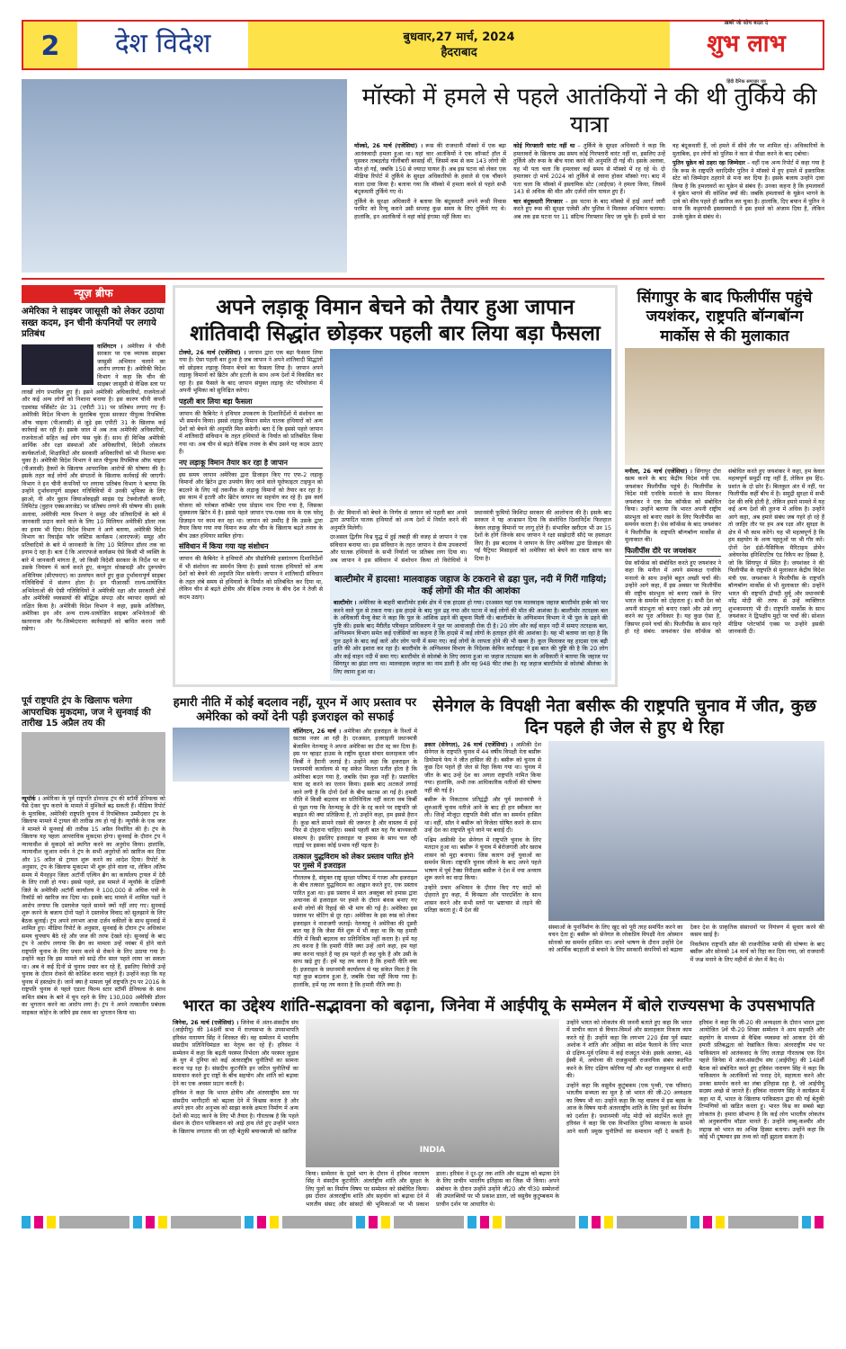2
देश विदेश
बुधवार,27 मार्च, 2024
हैदराबाद
ख़बरें जो सोच बदल दे
शुभ लाभ
हिंदी दैनिक समाचार पत्र
मॉस्को में हमले से पहले आतंकियों ने की थी तुर्किये की यात्रा
मॉस्को, 26 मार्च (एजेंसियां) । रूस की राजधानी मॉस्को में एक बड़ा आतंकवादी हमला हुआ था। यहां चार आतंकियों ने एक कॉन्सर्ट हॉल में घुसकर ताबड़तोड़ गोलीबारी बरसाई थीं, जिसमें कम से कम 143 लोगों की मौत हो गई, जबकि 150 से ज्यादा घायल हैं। अब इस घटना को लेकर एक मीडिया रिपोर्ट में तुर्किये के सुरक्षा अधिकारियों के हवाले से एक चौंकाने वाला दावा किया है। बताया गया कि मॉस्को में हमला करने से पहले सभी बंदूकधारी तुर्किये गए थे।
तुर्किये के सुरक्षा अधिकारी ने बताया कि बंदूकधारी अपने रूसी निवास परमिट को रिन्यू कराने उसी सप्ताह कुछ समय के लिए तुर्किये गए थे। हालांकि, इन आतंकियों ने वहां कोई हंगामा नहीं किया था।
कोई गिरफ्तारी वारंट नहीं था – तुर्किये के सुरक्षा अधिकारी ने कहा कि हमलावरों के खिलाफ उस समय कोई गिरफ्तारी वारंट नहीं था, इसलिए उन्हें तुर्किये और रूस के बीच यात्रा करने की अनुमति दी गई थी। इसके अलावा, यह भी पता चला कि हमलावर कई समय से मॉस्को में रह रहे थे। दो हमलावर दो मार्च 2024 को तुर्किये से रवाना होकर मॉस्को गए। बाद में पता चला कि मॉस्को में इस्लामिक स्टेट (आईएस) ने हमला किया, जिसमें 143 से अधिक की मौत और दर्जनों लोग घायल हुए हैं।
चार बंदूकधारी गिरफ्तार – इस घटना के बाद मॉस्को में हाई अलर्ट जारी करते हुए रूस की सुरक्षा एजेंसी और पुलिस ने मिलकर अभियान चलाया। अब तक इस घटना पर 11 संदिग्ध गिरफ्तार किए जा चुके हैं। इनमें से चार वह बंदूकधारी हैं, जो हमले में सीधे तौर पर शामिल रहे। अधिकारियों के मुताबिक, इन लोगों को पुलिस ने कार से पीछा करने के बाद दबोचा।
पुतिन यूक्रेन को ठहरा रहा जिम्मेदार – वहीं एक अन्य रिपोर्ट में कहा गया है कि रूस के राष्ट्रपति व्लादिमीर पुतिन ने मॉस्को में हुए हमले में इस्लामिक स्टेट को जिम्मेदार ठहराने से मना कर दिया है। इसके बजाय उन्होंने दावा किया है कि हमलावरों का यूक्रेन से संबंध हैं। उनका कहना है कि हमलावरों ने यूक्रेन भागने की कोशिश क्यों की। जबकि हमलावरों के यूक्रेन भागने के दावे को कीव पहले ही खारिज कर चुका है। हालांकि, दिए बयान में पुतिन ने माना कि कट्टरपंथी इस्लामवादी ने इस हमले को अंजाम दिया है, लेकिन उनके यूक्रेन से संबंध थे।
न्यूज़ ब्रीफ
अमेरिका ने साइबर जासूसी को लेकर उठाया सख्त कदम, इन चीनी कंपनियों पर लगाये प्रतिबंध
वाशिंगटन । अमेरिका ने चीनी सरकार पर एक व्यापक साइबर जासूसी अभियान चलाने का आरोप लगाया है। अमेरिकी विदेश विभाग ने कहा कि चीन की साइबर जासूसी से वैश्विक स्तर पर लाखों लोग प्रभावित हुए हैं। इसने अमेरिकी अधिकारियों, राजनेताओं और कई अन्य लोगों को निशाना बनाया है। इस कारण चीनी कंपनी एडवांस्ड पर्सिस्टेंट थ्रेट 31 (एपीटी 31) पर प्रतिबंध लगाए गए हैं। अमेरिकी विदेश विभाग के मुताबिक यूएस सरकार पीपुल्स रिपब्लिक ऑफ चाइना (पीआरसी) से जुड़े इस एपीटी 31 के खिलाफ कई कार्रवाई कर रही है। इसके जाल में अब तक अमेरिकी अधिकारियों, राजनेताओं सहित कई लोग फंस चुके हैं। साथ ही विभिन्न अमेरिकी आर्थिक और रक्षा संस्थाओं और अधिकारियों, विदेशी लोकतंत्र कार्यकर्ताओं, शिक्षाविदों और सरकारी अधिकारियों को भी निशाना बना चुका है। अमेरिकी विदेश विभाग ने सात पीपुल्स रिपब्लिक ऑफ चाइना (पीआरसी) हैकरों के खिलाफ आपराधिक आरोपों की घोषणा की है। इसके तहत कई लोगों और संगठनों के खिलाफ कार्रवाई की जाएगी। विभाग ने इन चीनी कंपनियों पर लगाया प्रतिबंध विभाग ने बताया कि उन्होंने दुर्भावनापूर्ण साइबर गतिविधियों में उनकी भूमिका के लिए झाओ, नी और वुहान जियाओरुइझी साइंस एंड टेक्नोलॉजी कंपनी, लिमिटेड (वुहान एक्सआरजेड) पर प्रतिबंध लगाने की घोषणा की। इसके अलावा, अमेरिकी न्याय विभाग ने समूह और प्रतिवादियों के बारे में जानकारी प्रदान करने वाले के लिए 10 मिलियन अमेरिकी डॉलर तक का इनाम भी दिया। विदेश विभाग ने आगे बताया, अमेरिकी विदेश विभाग का रिवार्ड्स फॉर जस्टिस कार्यक्रम (आरएफजे) समूह और प्रतिवादियों के बारे में जानकारी के लिए 10 मिलियन डॉलर तक का इनाम दे रहा है। बता दें कि आरएफजे कार्यक्रम ऐसे किसी भी व्यक्ति के बारे में जानकारी मांगता है, जो किसी विदेशी सरकार के निर्देश पर या उसके नियंत्रण में कार्य करते हुए, कंप्यूटर धोखाधड़ी और दुरुपयोग अधिनियम (सीएफएए) का उल्लंघन करते हुए कुछ दुर्भावनापूर्ण साइबर गतिविधियों में संलग्न होता है। इन पीआरसी राज्य-प्रायोजित अभिनेताओं की ऐसी गतिविधियों ने अमेरिकी रक्षा और सरकारी क्षेत्रों और अमेरिकी व्यवसायों की बौद्धिक संपदा और व्यापार रहस्यों को लक्षित किया है। अमेरिकी विदेश विभाग ने कहा, इसके अतिरिक्त, अमेरिका इन और अन्य राज्य-प्रायोजित साइबर अभिनेताओं की खतरनाक और गैर-जिम्मेदाराना कार्रवाइयों को बाधित करना जारी रखेगा।
अपने लड़ाकू विमान बेचने को तैयार हुआ जापान शांतिवादी सिद्धांत छोड़कर पहली बार लिया बड़ा फैसला
टोक्यो, 26 मार्च (एजेंसियां) । जापान द्वारा एक बड़ा फैसला लिया गया है। ऐसा पहली बार हुआ है जब जापान ने अपने शांतिवादी सिद्धांतों को छोड़कर लड़ाकू विमान बेचने का फैसला लिया है। जापान अपने लड़ाकू विमानों को ब्रिटेन और इटली के साथ अन्य देशों में विकसित कर रहा है। इस फैसले के बाद जापान संयुक्त लड़ाकू जेट परियोजना में अपनी भूमिका को सुनिश्चित करेगा।
पहली बार लिया बड़ा फैसला
जापान की कैबिनेट ने हथियार उपकरण के दिशानिर्देशों में संशोधन का भी समर्थन किया। इससे लड़ाकू विमान समेत घातक हथियारों को अन्य देशों को बेचने की अनुमति मिल सकेगी। बता दें कि इससे पहले जापान में शांतिवादी संविधान के तहत हथियारों के निर्यात को प्रतिबंधित किया गया था। अब चीन से बढ़ते वैश्विक तनाव के बीच उसने यह कदम उठाए हैं।
नए लड़ाकू विमान तैयार कर रहा है जापान
इस समय जापान अमेरिका द्वारा डिजाइन किए गए एफ-2 लड़ाकू विमानों और ब्रिटेन द्वारा उपयोग किए जाने वाले यूरोफाइटर टाइफून को बदलने के लिए नई तकनीक के लड़ाकू विमानों को तैयार कर रहा है। इस काम में इटली और ब्रिटेन जापान का सहयोग कर रहे हैं। इस कार्य योजना को ग्लोबल कॉम्बैट एयर प्रोग्राम नाम दिया गया है, जिसका मुख्यालय ब्रिटेन में है। इससे पहले जापान एफ-एक्स नाम के एक घरेलू डिज़ाइन पर काम कर रहा था। जापान को उम्मीद है कि उसके द्वारा तैयार किया गया नया विमान रूस और चीन के खिलाफ बढ़ते तनाव के बीच उन्नत हथियार साबित होगा।
संविधान में किया गया यह संशोधन
जापान की कैबिनेट ने हथियारों और प्रौद्योगिकी हस्तांतरण दिशानिर्देशों में भी संशोधन का समर्थन किया है। इससे घातक हथियारों को अन्य देशों को बेचने की अनुमति मिल सकेगी। जापान ने शांतिवादी संविधान के तहत लंबे समय से हथियारों के निर्यात को प्रतिबंधित कर दिया था, लेकिन चीन से बढ़ते क्षेत्रीय और वैश्विक तनाव के बीच देश ने तेजी से कदम उठाए।
हैं। जेट विमानों को बेचने के निर्णय से जापान को पहली बार अपने द्वारा उत्पादित घातक हथियारों को अन्य देशों में निर्यात करने की अनुमति मिलेगी।
दरअसल द्वितीय विश्व युद्ध में हुई तबाही की वजह से जापान ने एक संविधान बनाया था। इस संविधान के तहत जापान ने सैन्य उपकरणों और घातक हथियारों के सभी निर्यातों पर प्रतिबंध लगा दिया था। अब जापान ने इस संविधान में संशोधन किया तो विरोधियों ने प्रधानमंत्री फुमियो किशिदा सरकार की आलोचना की है। इसके बाद सरकार ने यह आश्वासन दिया कि संशोधित दिशानिर्देश फिलहाल केवल लड़ाकू विमानों पर लागू होते हैं। संभावित खरीदार भी उन 15 देशों के होंगे जिनके साथ जापान ने रक्षा साझेदारी सौदे पर हस्ताक्षर किए हैं। इस बदलाव ने जापान के लिए अमेरिका द्वारा डिजाइन की गई पैट्रियट मिसाइलों को अमेरिका को बेचने का रास्ता साफ कर दिया है।
बाल्टीमोर में हादसा! मालवाहक जहाज के टकराने से ढहा पुल, नदी में गिरीं गाड़ियां; कई लोगों की मौत की आशंका
बाल्टीमोर । अमेरिका के बाहरी बाल्टीमोर हार्बर क्षेत्र में एक हादसा हो गया। दरअसल यहां एक मालवाहक जहाज बाल्टीमोर हार्बर को पार करने वाले पुल से टकरा गया। इस हादसे के बाद पुल ढह गया और घटना में कई लोगों की मौत की आशंका है। बाल्टीमोर तटरक्षक बल के अधिकारी मैथ्यू वेस्ट ने कहा कि पुल के आंशिक ढहने की सूचना मिली थी। बाल्टीमोर के अग्निशमन विभाग ने भी पुल के ढहने की पुष्टि की। इसके बाद मैरीलैंड परिवहन प्राधिकरण ने पुल पर आवाजाही रोक दी है। 20 लोग और कई वाहन नदी में समाए तटरक्षक बल, अग्निशमन विभाग समेत कई एजेंसियों का कहना है कि हादसे में कई लोगों के हताहत होने की आशंका है। यह भी बताया जा रहा है कि पुल ढहने के बाद कई कारें और लोग पानी में समा गए। कई लोगों के लापता होने की भी खबर है। कुल मिलाकर यह हादसा एक बड़ी क्षति की ओर इशारा कर रहा है। बाल्टीमोर के अग्निशमन विभाग के निदेशक केविन कार्टराइट ने इस बात की पुष्टि की है कि 20 लोग और कई वाहन नदी में समा गए। बाल्टीमोर से कोलंबो के लिए रवाना हुआ था जहाज तटरक्षक बल के अधिकारी ने बताया कि जहाज पर सिंगापुर का झंडा लगा था। मालवाहक जहाज का नाम डाली है और वह 948 फीट लंबा है। यह जहाज बाल्टीमोर से कोलंबो श्रीलंका के लिए रवाना हुआ था।
सिंगापुर के बाद फिलीपींस पहुंचे जयशंकर, राष्ट्रपति बॉन्गबॉन्ग मार्कोस से की मुलाकात
मनीला, 26 मार्च (एजेंसियां) । सिंगापुर दौरा खत्म करने के बाद केंद्रीय विदेश मंत्री एस. जयशंकर फिलीपींस पहुंचे हैं। फिलीपींस के विदेश मंत्री एनरिके मनालो के साथ मिलकर जयशंकर ने एक प्रेस कॉन्फ्रेंस को संबोधित किया। उन्होंने बताया कि भारत अपनी राष्ट्रीय संप्रभुता को बनाए रखने के लिए फिलीपींस का समर्थन करता है। प्रेस कॉन्फ्रेंस के बाद जयशंकर ने फिलीपींस के राष्ट्रपति बॉन्गबॉन्ग मार्कोस से मुलाकात की।
फिलीपींस दौरे पर जयशंकर
प्रेस कॉन्फ्रेंस को संबोधित करते हुए जयशंकर ने कहा कि मनील में अपने समकक्ष एनरिके मनालो के साथ उन्होंने बहुत अच्छी चर्चा की। उन्होंने आगे कहा, मैं इस अवसर पर फिलीपींस की राष्ट्रीय संप्रभुता को बनाए रखने के लिए भारत के समर्थन को दोहराता हूं। सभी देश को अपनी संप्रभुता को बनाए रखने और उसे लागू करने का पूरा अधिकार है। यह कुछ ऐसा है, जिसपर हमने चर्चा की। फिलीपींस के साथ गहरे हो रहे संबंध: जयशंकर प्रेस कॉन्फ्रेंस को संबोधित करते हुए जयशंकर ने कहा, हम केवल महत्वपूर्ण समुद्री राष्ट्र नहीं हैं, लेकिन हम हिंद-प्रशांत के दो छोर हैं। बिलकुल अंत में नहीं, पर फिलीपींस कहीं बीच में है। समुद्री सुरक्षा में सभी देश की रुचि होती है, लेकिन हमारे मामले में यह कई अन्य देशों की तुलना में अधिक है। उन्होंने आगे कहा, अब हमारे संबंध जब गहरे हो रहे हैं तो जाहिर तौर पर हम अब रक्षा और सुरक्षा के क्षेत्र में भी काम करेंगे। यह भी महत्वपूर्ण है कि हम सहयोग के अन्य पहलुओं पर भी गौर करें। दोनों देश इंडो-पैसिफिक मैरिटाइम डोमेन अवेयरनेस इनिशिएटिव एंड रिकैप का हिस्सा है, जो कि सिंगापुर में स्थित है। जयशंकर ने की फिलीपींस के राष्ट्रपति से मुलाकात केंद्रीय विदेश मंत्री एस. जयशंकर ने फिलीपींस के राष्ट्रपति बॉन्गबॉन्ग मार्कोस से भी मुलाकात की। उन्होंने भारत की राष्ट्रपति द्रौपदी मुर्मू और प्रधानमंत्री नरेंद्र मोदी की तरफ से उन्हें व्यक्तिगत शुभकामनाएं भी दी। राष्ट्रपति मार्कोस के साथ जयशंकर ने द्विपक्षीय मुद्दों पर चर्चा की। सोशल मीडिया प्लेटफॉर्म एक्स पर उन्होंने इसकी जानकारी दी।
पूर्व राष्ट्रपति ट्रंप के खिलाफ चलेगा आपराधिक मुकदमा, जज ने सुनवाई की तारीख 15 अप्रैल तय की
न्यूयॉर्क । अमेरिका के पूर्व राष्ट्रपति डोनाल्ड ट्रंप की स्टॉर्मी डेनियल्स को पैसे देकर चुप कराने के मामले में मुश्किलें बढ़ सकती हैं। मीडिया रिपोर्ट के मुताबिक, अमेरिकी राष्ट्रपति चुनाव में रिपब्लिकन उम्मीदवार ट्रंप के खिलाफ मामले में ट्रायल की तारीख तय हो गई है। न्यूयॉर्क के एक जज ने मामले में सुनवाई की तारीख 15 अप्रैल निर्धारित की है। ट्रंप के खिलाफ यह पहला आपराधिक मुकदमा होगा। सुनवाई के दौरान ट्रंप ने न्यायाधीश से मुकदमे को स्थगित करने का अनुरोध किया। हालांकि, न्यायाधीश जुआन मर्चन ने ट्रंप के सभी अनुरोधों को खारिज कर दिया और 15 अप्रैल से ट्रायल शुरू करने का आदेश दिया। रिपोर्ट के अनुसार, ट्रंप के खिलाफ मुकदमा भी शुरू होने वाला था, लेकिन अंतिम समय में मैनहट्टन जिला अटॉर्नी एल्विन ब्रैग का कार्यालय ट्रायल में देरी के लिए राजी हो गया। इससे पहले, इस मामले में न्यूयॉर्क के दक्षिणी जिले के अमेरिकी अटॉर्नी कार्यालय ने 100,000 से अधिक पत्रों के रिकॉर्ड को खारिज कर दिया था। इसके बाद मामले में शामिल पक्षों ने आरोप लगाया कि दस्तावेज पहले सामने क्यों नहीं लाए गए। सुनवाई शुरू करने के बजाय दोनों पक्षों ने दस्तावेज विवाद को सुलझाने के लिए बैठक बुलाई। ट्रंप अपने लगभग आधा दर्जन वकीलों के साथ सुनवाई में शामिल हुए। मीडिया रिपोर्ट के अनुसार, सुनवाई के दौरान ट्रंप अधिकांश समय चुपचाप बैठे रहे और जज की तरफ देखते रहे। सुनवाई के बाद ट्रंप ने आरोप लगाया कि ब्रैग का मामला उन्हें नवंबर में होने वाले राष्ट्रपति चुनाव के लिए प्रचार करने से रोकने के लिए उठाया गया है। उन्होंने कहा कि इस मामले को साढ़े तीन साल पहले लाया जा सकता था। अब वे कई दिनों से चुनाव प्रचार कर रहे हैं, इसलिए विरोधी उन्हें चुनाव के दौरान रोकने की कोशिश करना चाहते हैं। उन्होंने कहा कि यह चुनाव में हस्तक्षेप है। जानें क्या है मामला पूर्व राष्ट्रपति ट्रंप पर 2016 के राष्ट्रपति चुनाव से पहले एडल्ट फिल्म स्टार स्टॉर्मी डेनियल्स के साथ कथित संबंध के बारे में चुप रहने के लिए 130,000 अमेरिकी डॉलर का भुगतान करने का आरोप लगा है। ट्रंप ने अपने तत्कालीन प्रबंधक माइकल कोहेन के जरिये इस रकम का भुगतान किया था।
हमारी नीति में कोई बदलाव नहीं, यूएन में आए प्रस्ताव पर अमेरिका को क्यों देनी पड़ी इजराइल को सफाई
वॉशिंगटन, 26 मार्च । अमेरिका और इजराइल के रिश्तों में खटास नजर आ रही है। दरअसल, इजराइली प्रधानमंत्री बेंजामिन नेतन्याहू ने अपना अमेरिका का दौरा रद्द कर दिया है। इस पर व्हाइट हाउस के राष्ट्रीय सुरक्षा संचार सलाहकार जॉन किर्बी ने हैरानी जताई है। उन्होंने कहा कि इजराइल के प्रधानमंत्री कार्यालय से यह संकेत मिलता प्रतीत होता है कि अमेरिका बदल गया है, जबकि ऐसा कुछ नहीं है। प्रस्तावित यात्रा रद्द करने का एलान किया। इसके बाद अटकलें लगाई जाने लगी हैं कि दोनों देशों के बीच खटास आ गई है। हमारी नीति में किसी बदलाव का प्रतिनिधित्व नहीं करता जब किर्बी से पूछा गया कि नेतन्याहू के दौरे के रद्द करने पर राष्ट्रपति जो बाइडन की क्या प्रतिक्रिया है, तो उन्होंने कहा, हम इससे हैरान हैं। कुछ बातें सामने रखने की जरूरत है और वास्तव में इन्हें फिर से दोहराना चाहिए। सबसे पहली बात यह गैर बाध्यकारी संकल्प है। इसलिए इजराइल या हमास के साथ चल रही लड़ाई पर इसका कोई प्रभाव नहीं पड़ता है।
तत्काल युद्धविराम को लेकर प्रस्ताव पारित होने पर गुस्से में इजराइल
गौरतलब है, संयुक्त राष्ट्र सुरक्षा परिषद में गाजा और इजराइल के बीच तत्काल युद्धविराम का आह्वान करते हुए, एक प्रस्ताव पारित हुआ था। इस प्रस्ताव में सात अक्तूबर को हमास द्वारा अचानक से इजराइल पर हमले के दौरान बंधक बनाए गए सभी लोगों की रिहाई की भी मांग की गई है। अमेरिका इस प्रस्ताव पर वोटिंग से दूर रहा। अमेरिका के इस रुख को लेकर इजराइल ने नाराजगी जताई। नेतन्याहू ने अमेरिका की दूसरी बात यह है कि जैसा मैंने शुरू में भी कहा था कि यह हमारी नीति में किसी बदलाव का प्रतिनिधित्व नहीं करता है। हमें यह तय करना है कि हमारी नीति क्या उन्हें आगे कहा, हम यहां क्या करना चाहते हैं यह हम पहले ही कह चुके हैं और उसी के साथ खड़े हुए हैं। हमें यह तय करना है कि हमारी नीति क्या है। इजराइल के प्रधानमंत्री कार्यालय से यह संकेत मिला है कि यहां कुछ बदलाव हुआ है, जबकि ऐसा नहीं किया गया है। हालांकि, हमें यह तय करना है कि हमारी नीति क्या है।
सेनेगल के विपक्षी नेता बसीरू की राष्ट्रपति चुनाव में जीत, कुछ दिन पहले ही जेल से हुए थे रिहा
डकार (सेनेगल), 26 मार्च (एजेंसियां) । अफ्रीकी देश सेनेगल के राष्ट्रपति चुनाव में 44 वर्षीय विपक्षी नेता बसीरू डियोमाये फेय ने जीत हासिल की है। बसीरू को चुनाव से कुछ दिन पहले ही जेल से रिहा किया गया था। चुनाव में जीत के बाद उन्हें देश का अगला राष्ट्रपति नामित किया गया। हालांकि, अभी तक आधिकारिक नतीजों की घोषणा नहीं की गई है।
बसीरू के निकटतम प्रतिद्वंद्वी और पूर्व प्रधानमंत्री ने शुरुआती चुनाव नतीजे आने के बाद ही हार स्वीकार कर ली। जिन्हें मौजूदा राष्ट्रपति मैकी सॉल का समर्थन हासिल था। वहीं, सॉल ने बसीरू को विजेता घोषित करने के साथ उन्हें देश का राष्ट्रपति चुने जाने पर बधाई दी।
पश्चिम अफ्रीकी देश सेनेगल में राष्ट्रपति चुनाव के लिए मतदान हुआ था। बसीरू ने चुनाव में बेरोजगारी और खराब शासन को मुद्दा बनाया। जिस कारण उन्हें युवाओं का समर्थन मिला। राष्ट्रपति चुनाव जीतने के बाद अपने पहले भाषण में पूर्व टैक्स निरीक्षक बसीरू ने देश में नया अध्याय शुरू करने का वादा किया।
उन्होंने प्रचार अभियान के दौरान किए गए वादों को दोहराते हुए कहा, मैं विनम्रता और पारदर्शिता के साथ शासन करने और सभी स्तरों पर भ्रष्टाचार से लड़ने की प्रतिज्ञा करता हूं। मैं देश की
संस्थाओं के पुनर्निर्माण के लिए खुद को पूरी तरह समर्पित करने का वचन देता हूं। बसीरू को सेनेगल के लोकप्रिय विपक्षी नेता ओस्मान सोनको का समर्थन हासिल था। अपने भाषण के दौरान उन्होंने देश को आर्थिक बदहाली से बचाने के लिए सरकारी कंपनियों को बढ़ावा देकर देश के प्राकृतिक संसाधनों पर नियंत्रण में सुधार करने की कसम खाई है।
निवर्तमान राष्ट्रपति सॉल की राजनीतिक माफी की घोषणा के बाद बसीरू और सोनको 14 मार्च को रिहा कर दिया गया, जो राजधानी में जश्न मनाने के लिए महीनों से जेल में कैद थे।
भारत का उद्देश्य शांति-सद्भावना को बढ़ाना, जिनेवा में आईपीयू के सम्मेलन में बोले राज्यसभा के उपसभापति
जिनेवा, 26 मार्च (एजेंसियां) । जिनेवा में अंतर-संसदीय संघ (आईपीयू) की 148वीं सभा में राज्यसभा के उपसभापति हरिवंश नारायण सिंह ने शिरकत की। वह सम्मेलन में भारतीय संसदीय प्रतिनिधिमंडल का नेतृत्व कर रहे हैं। हरिवंश ने सम्मेलन में कहा कि बढ़ती परस्पर निर्भरता और परस्पर जुड़ाव के युग में दुनिया को कई अंतरराष्ट्रीय चुनौतियों का सामना करना पड़ रहा है। संसदीय कूटनीति इन जटिल चुनौतियों का समाधान करते हुए राष्ट्रों के बीच सहयोग और शांति को बढ़ावा देने का एक अवसर प्रदान करती है।
हरिवंश ने कहा कि भारत क्षेत्रीय और अंतरराष्ट्रीय स्तर पर संसदीय भागीदारी को बढ़ावा देने में विश्वास करता है और अपने ज्ञान और अनुभव को साझा करके क्षमता निर्माण में अन्य देशों की मदद करने के लिए भी तैयार है। गौरतलब है कि पहले सेशन के दौरान पाकिस्तान को आड़े हाथ लेते हुए उन्होंने भारत के खिलाफ लगातार की जा रही बेतुकी बयानबाजी को खारिज
INDIA
किया। सम्मेलन के दूसरे भाग के दौरान में हरिवंश नारायण सिंह ने संसदीय कूटनीति: अंतर्राष्ट्रीय शांति और सुरक्षा के लिए पुलों का निर्माण विषय पर सम्मेलन को संबोधित किया। इस दौरान अंतरराष्ट्रीय शांति और सहयोग को बढ़ावा देने में भारतीय संसद और सांसदों की भूमिकाओं पर भी प्रकाश डाला। हरिवंश ने दूर-दूर तक शांति और सद्भाव को बढ़ावा देने के लिए प्राचीन भारतीय इतिहास का जिक्र भी किया। अपने संबोधन के दौरान उन्होंने उन्होंने जी20 और पी30 सम्मेलनों की उपलब्धियों पर भी प्रकाश डाला, जो वसुधैव कुटुम्बकम के प्राचीन दर्शन पर आधारित थे।
उन्होंने भारत को लोकतंत्र की जननी बताते हुए कहा कि भारत में प्राचीन काल से विचार-विमर्श और सलाहकार निकाय काम करते रहे हैं। उन्होंने कहा कि लगभग 220 ईसा पूर्व सम्राट अशोक ने शांति और अहिंसा का संदेश फैलाने के लिए भारत से दक्षिण-पूर्व एशिया में कई राजदूत भेजे। इसके अलावा, 48 ईस्वी में, अयोध्या की राजकुमारी राजनयिक संबंध स्थापित करने के लिए दक्षिण कोरिया गईं और वहां राजकुमार से शादी की।
उन्होंने कहा कि वसुधैव कुटुंबकम (एक पृथ्वी, एक परिवार) भारतीय सभ्यता का मूल है जो भारत की जी-20 अध्यक्षता का विषय भी था। उन्होंने कहा कि यह वास्तव में इस बहस के आज के विषय यानी अंतरराष्ट्रीय शांति के लिए पुलों का निर्माण को दर्शाता है। प्रधानमंत्री नरेंद्र मोदी को संदर्भित करते हुए हरिवंश ने कहा कि एक विभाजित दुनिया मानवता के सामने आने वाली प्रमुख चुनौतियों का समाधान नहीं दे सकती है। हरिवंश ने कहा कि जी-20 की अध्यक्षता के दौरान भारत द्वारा आयोजित 9वें पी-20 शिखर सम्मेलन ने आम सहमति और सहयोग के माध्यम से वैश्विक व्यवस्था को आकार देने की हमारी प्रतिबद्धता को रेखांकित किया। अंतरराष्ट्रीय मंच पर पाकिस्तान को आतंकवाद के लिए लताड़ा गौरतलब एक दिन पहले जिनेवा में अंतर-संसदीय संघ (आईपीयू) की 148वीं बैठक को संबोधित करते हुए हरिवंश नारायण सिंह ने कहा कि पाकिस्तान के आतंकियों को पनाह देने, सहायता करने और उनका समर्थन करने का लंबा इतिहास रहा है, जो आईपीयू सदस्य अच्छे से जानते हैं। हरिवंश नारायण सिंह ने कार्यक्रम में कहा था मैं, भारत के खिलाफ पाकिस्तान द्वारा की गई बेतुकी टिप्पणियों को खंडित करता हूं। भारत विश्व का सबसे बड़ा लोकतंत्र है। हमारा सौभाग्य है कि कई लोग भारतीय लोकतंत्र को अनुकरणीय मॉडल मानते हैं। उन्होंने जम्मू-कश्मीर और लद्दाख को भारत का अभिन्न हिस्सा बताया। उन्होंने कहा कि कोई भी दुष्प्रचार इस तथ्य को नहीं झुठला सकता है।